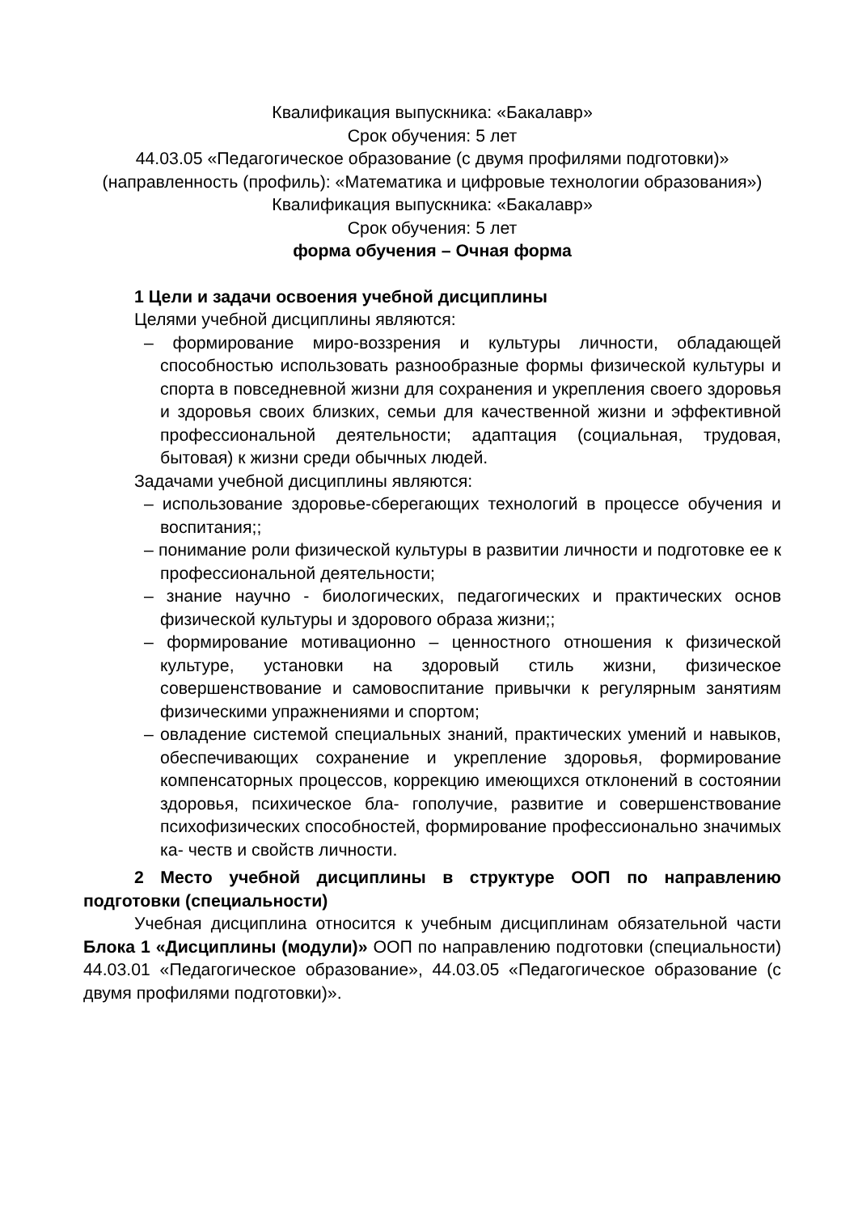Квалификация выпускника: «Бакалавр»
Срок обучения: 5 лет
44.03.05 «Педагогическое образование (с двумя профилями подготовки)»
(направленность (профиль): «Математика и цифровые технологии образования»)
Квалификация выпускника: «Бакалавр»
Срок обучения: 5 лет
форма обучения – Очная форма
1 Цели и задачи освоения учебной дисциплины
Целями учебной дисциплины являются:
– формирование миро-воззрения и культуры личности, обладающей способностью использовать разнообразные формы физической культуры и спорта в повседневной жизни для сохранения и укрепления своего здоровья и здоровья своих близких, семьи для качественной жизни и эффективной профессиональной деятельности; адаптация (социальная, трудовая, бытовая) к жизни среди обычных людей.
Задачами учебной дисциплины являются:
– использование здоровье-сберегающих технологий в процессе обучения и воспитания;;
– понимание роли физической культуры в развитии личности и подготовке ее к профессиональной деятельности;
– знание научно - биологических, педагогических и практических основ физической культуры и здорового образа жизни;;
– формирование мотивационно – ценностного отношения к физической культуре, установки на здоровый стиль жизни, физическое совершенствование и самовоспитание привычки к регулярным занятиям физическими упражнениями и спортом;
– овладение системой специальных знаний, практических умений и навыков, обеспечивающих сохранение и укрепление здоровья, формирование компенсаторных процессов, коррекцию имеющихся отклонений в состоянии здоровья, психическое бла- гополучие, развитие и совершенствование психофизических способностей, формирование профессионально значимых ка- честв и свойств личности.
2 Место учебной дисциплины в структуре ООП по направлению подготовки (специальности)
Учебная дисциплина относится к учебным дисциплинам обязательной части Блока 1 «Дисциплины (модули)» ООП по направлению подготовки (специальности) 44.03.01 «Педагогическое образование», 44.03.05 «Педагогическое образование (с двумя профилями подготовки)».